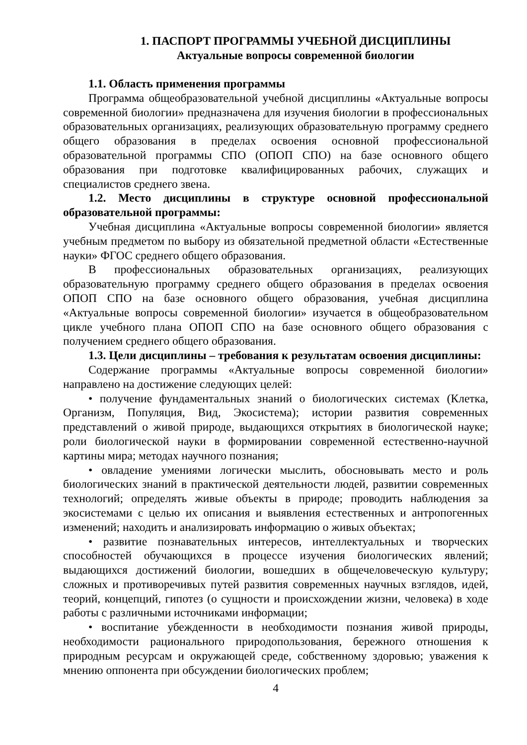1. ПАСПОРТ ПРОГРАММЫ УЧЕБНОЙ ДИСЦИПЛИНЫ
Актуальные вопросы современной биологии
1.1. Область применения программы
Программа общеобразовательной учебной дисциплины «Актуальные вопросы современной биологии» предназначена для изучения биологии в профессиональных образовательных организациях, реализующих образовательную программу среднего общего образования в пределах освоения основной профессиональной образовательной программы СПО (ОПОП СПО) на базе основного общего образования при подготовке квалифицированных рабочих, служащих и специалистов среднего звена.
1.2. Место дисциплины в структуре основной профессиональной образовательной программы:
Учебная дисциплина «Актуальные вопросы современной биологии» является учебным предметом по выбору из обязательной предметной области «Естественные науки» ФГОС среднего общего образования.
В профессиональных образовательных организациях, реализующих образовательную программу среднего общего образования в пределах освоения ОПОП СПО на базе основного общего образования, учебная дисциплина «Актуальные вопросы современной биологии» изучается в общеобразовательном цикле учебного плана ОПОП СПО на базе основного общего образования с получением среднего общего образования.
1.3. Цели дисциплины – требования к результатам освоения дисциплины:
Содержание программы «Актуальные вопросы современной биологии» направлено на достижение следующих целей:
• получение фундаментальных знаний о биологических системах (Клетка, Организм, Популяция, Вид, Экосистема); истории развития современных представлений о живой природе, выдающихся открытиях в биологической науке; роли биологической науки в формировании современной естественно-научной картины мира; методах научного познания;
• овладение умениями логически мыслить, обосновывать место и роль биологических знаний в практической деятельности людей, развитии современных технологий; определять живые объекты в природе; проводить наблюдения за экосистемами с целью их описания и выявления естественных и антропогенных изменений; находить и анализировать информацию о живых объектах;
• развитие познавательных интересов, интеллектуальных и творческих способностей обучающихся в процессе изучения биологических явлений; выдающихся достижений биологии, вошедших в общечеловеческую культуру; сложных и противоречивых путей развития современных научных взглядов, идей, теорий, концепций, гипотез (о сущности и происхождении жизни, человека) в ходе работы с различными источниками информации;
• воспитание убежденности в необходимости познания живой природы, необходимости рационального природопользования, бережного отношения к природным ресурсам и окружающей среде, собственному здоровью; уважения к мнению оппонента при обсуждении биологических проблем;
4